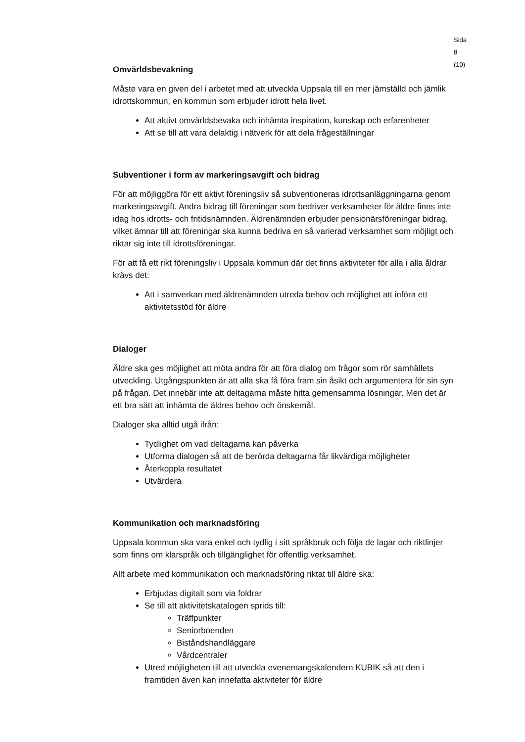Sida 8 (10)
Omvärldsbevakning
Måste vara en given del i arbetet med att utveckla Uppsala till en mer jämställd och jämlik idrottskommun, en kommun som erbjuder idrott hela livet.
Att aktivt omvärldsbevaka och inhämta inspiration, kunskap och erfarenheter
Att se till att vara delaktig i nätverk för att dela frågeställningar
Subventioner i form av markeringsavgift och bidrag
För att möjliggöra för ett aktivt föreningsliv så subventioneras idrottsanläggningarna genom markeringsavgift. Andra bidrag till föreningar som bedriver verksamheter för äldre finns inte idag hos idrotts- och fritidsnämnden. Äldrenämnden erbjuder pensionärsföreningar bidrag, vilket ämnar till att föreningar ska kunna bedriva en så varierad verksamhet som möjligt och riktar sig inte till idrottsföreningar.
För att få ett rikt föreningsliv i Uppsala kommun där det finns aktiviteter för alla i alla åldrar krävs det:
Att i samverkan med äldrenämnden utreda behov och möjlighet att införa ett aktivitetsstöd för äldre
Dialoger
Äldre ska ges möjlighet att möta andra för att föra dialog om frågor som rör samhällets utveckling. Utgångspunkten är att alla ska få föra fram sin åsikt och argumentera för sin syn på frågan. Det innebär inte att deltagarna måste hitta gemensamma lösningar. Men det är ett bra sätt att inhämta de äldres behov och önskemål.
Dialoger ska alltid utgå ifrån:
Tydlighet om vad deltagarna kan påverka
Utforma dialogen så att de berörda deltagarna får likvärdiga möjligheter
Återkoppla resultatet
Utvärdera
Kommunikation och marknadsföring
Uppsala kommun ska vara enkel och tydlig i sitt språkbruk och följa de lagar och riktlinjer som finns om klarspråk och tillgänglighet för offentlig verksamhet.
Allt arbete med kommunikation och marknadsföring riktat till äldre ska:
Erbjudas digitalt som via foldrar
Se till att aktivitetskatalogen sprids till:
Träffpunkter
Seniorboenden
Biståndshandläggare
Vårdcentraler
Utred möjligheten till att utveckla evenemangskalendern KUBIK så att den i framtiden även kan innefatta aktiviteter för äldre